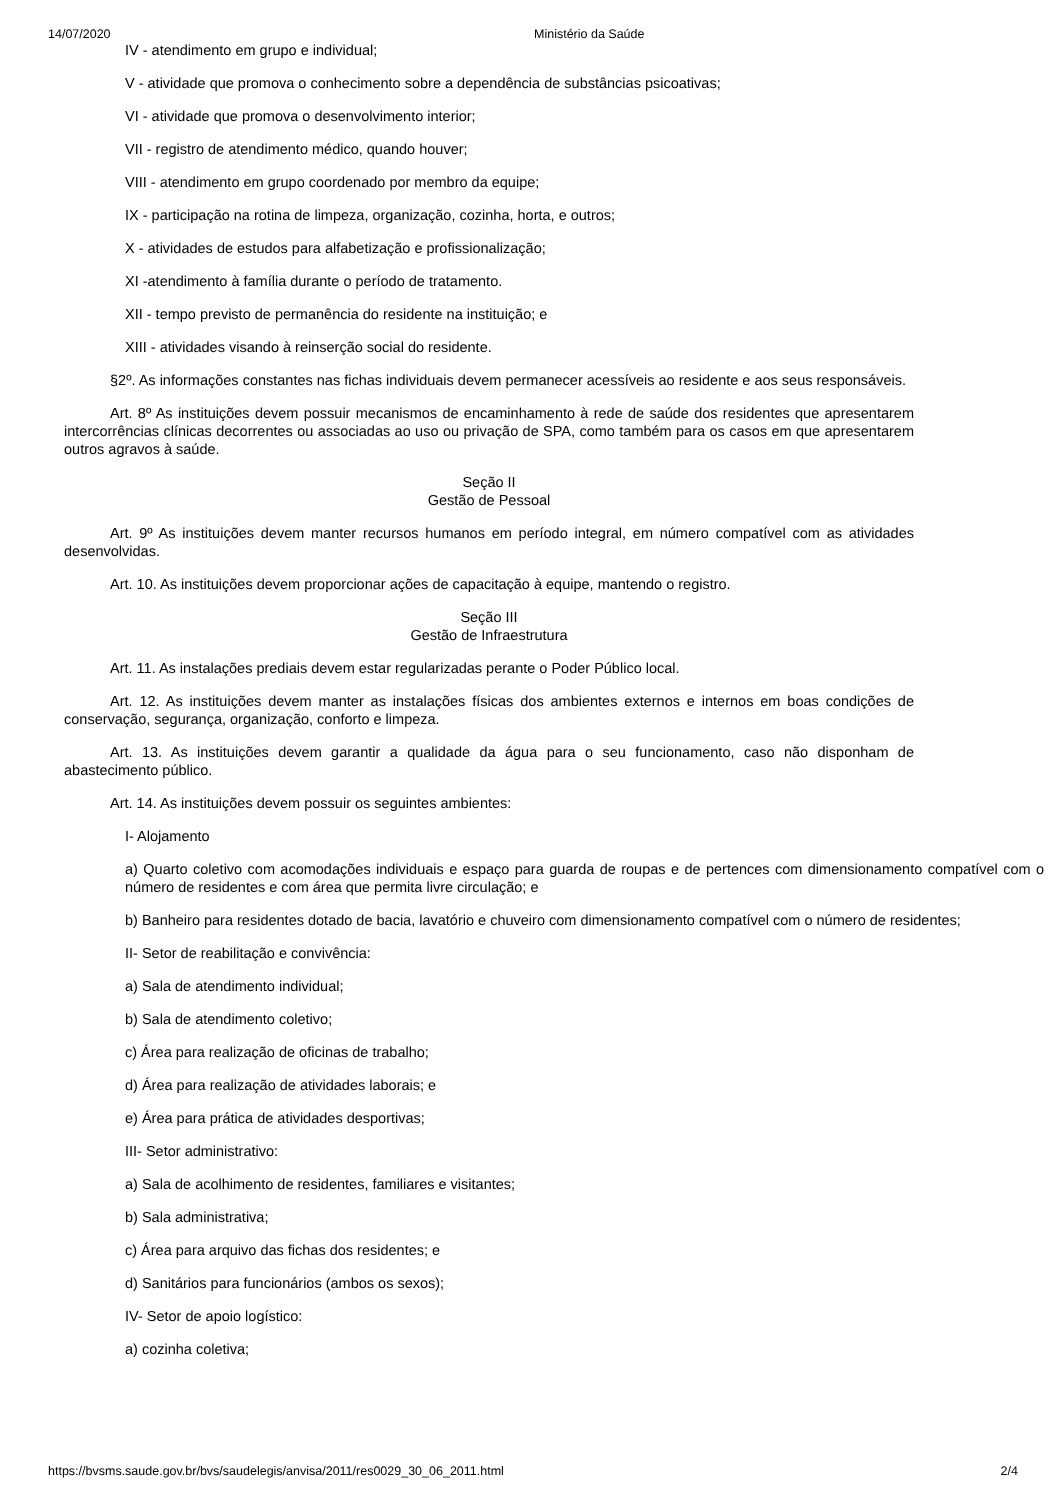14/07/2020 Ministério da Saúde
IV - atendimento em grupo e individual;
V - atividade que promova o conhecimento sobre a dependência de substâncias psicoativas;
VI - atividade que promova o desenvolvimento interior;
VII - registro de atendimento médico, quando houver;
VIII - atendimento em grupo coordenado por membro da equipe;
IX - participação na rotina de limpeza, organização, cozinha, horta, e outros;
X - atividades de estudos para alfabetização e profissionalização;
XI -atendimento à família durante o período de tratamento.
XII - tempo previsto de permanência do residente na instituição; e
XIII - atividades visando à reinserção social do residente.
§2º. As informações constantes nas fichas individuais devem permanecer acessíveis ao residente e aos seus responsáveis.
Art. 8º As instituições devem possuir mecanismos de encaminhamento à rede de saúde dos residentes que apresentarem intercorrências clínicas decorrentes ou associadas ao uso ou privação de SPA, como também para os casos em que apresentarem outros agravos à saúde.
Seção II
Gestão de Pessoal
Art. 9º As instituições devem manter recursos humanos em período integral, em número compatível com as atividades desenvolvidas.
Art. 10. As instituições devem proporcionar ações de capacitação à equipe, mantendo o registro.
Seção III
Gestão de Infraestrutura
Art. 11. As instalações prediais devem estar regularizadas perante o Poder Público local.
Art. 12. As instituições devem manter as instalações físicas dos ambientes externos e internos em boas condições de conservação, segurança, organização, conforto e limpeza.
Art. 13. As instituições devem garantir a qualidade da água para o seu funcionamento, caso não disponham de abastecimento público.
Art. 14. As instituições devem possuir os seguintes ambientes:
I- Alojamento
a) Quarto coletivo com acomodações individuais e espaço para guarda de roupas e de pertences com dimensionamento compatível com o número de residentes e com área que permita livre circulação; e
b) Banheiro para residentes dotado de bacia, lavatório e chuveiro com dimensionamento compatível com o número de residentes;
II- Setor de reabilitação e convivência:
a) Sala de atendimento individual;
b) Sala de atendimento coletivo;
c) Área para realização de oficinas de trabalho;
d) Área para realização de atividades laborais; e
e) Área para prática de atividades desportivas;
III- Setor administrativo:
a) Sala de acolhimento de residentes, familiares e visitantes;
b) Sala administrativa;
c) Área para arquivo das fichas dos residentes; e
d) Sanitários para funcionários (ambos os sexos);
IV- Setor de apoio logístico:
a) cozinha coletiva;
https://bvsms.saude.gov.br/bvs/saudelegis/anvisa/2011/res0029_30_06_2011.html 2/4